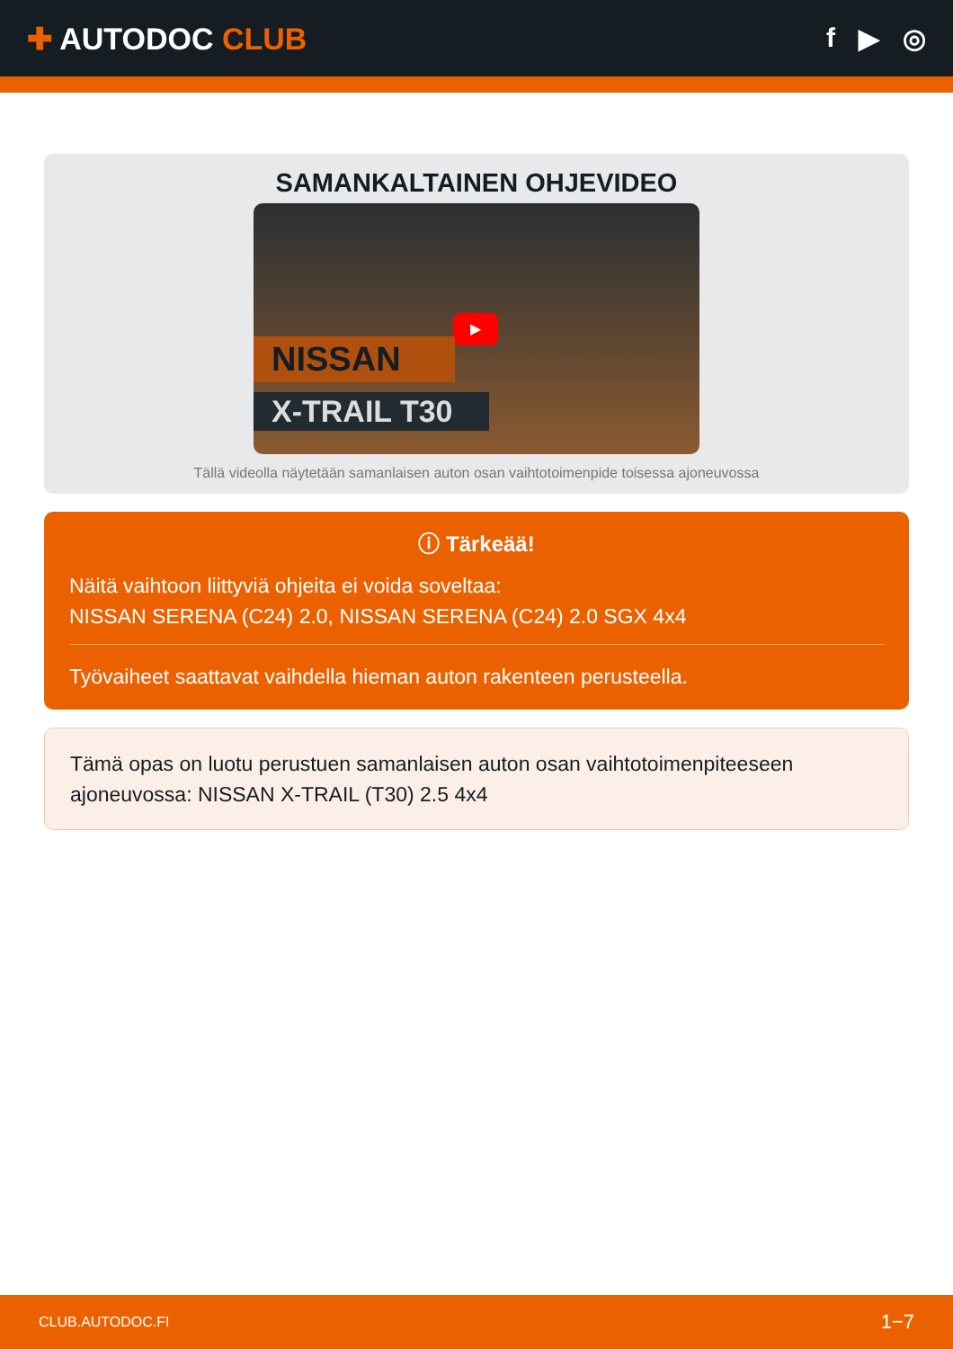✚ AUTODOC CLUB f ▶ ◎
SAMANKALTAINEN OHJEVIDEO
▶
NISSAN
X-TRAIL T30
Tällä videolla näytetään samanlaisen auton osan vaihtotoimenpide toisessa ajoneuvossa
ⓘ Tärkeää!
Näitä vaihtoon liittyviä ohjeita ei voida soveltaa:
NISSAN SERENA (C24) 2.0, NISSAN SERENA (C24) 2.0 SGX 4x4
Työvaiheet saattavat vaihdella hieman auton rakenteen perusteella.
Tämä opas on luotu perustuen samanlaisen auton osan vaihtotoimenpiteeseen ajoneuvossa: NISSAN X-TRAIL (T30) 2.5 4x4
CLUB.AUTODOC.FI 1−7